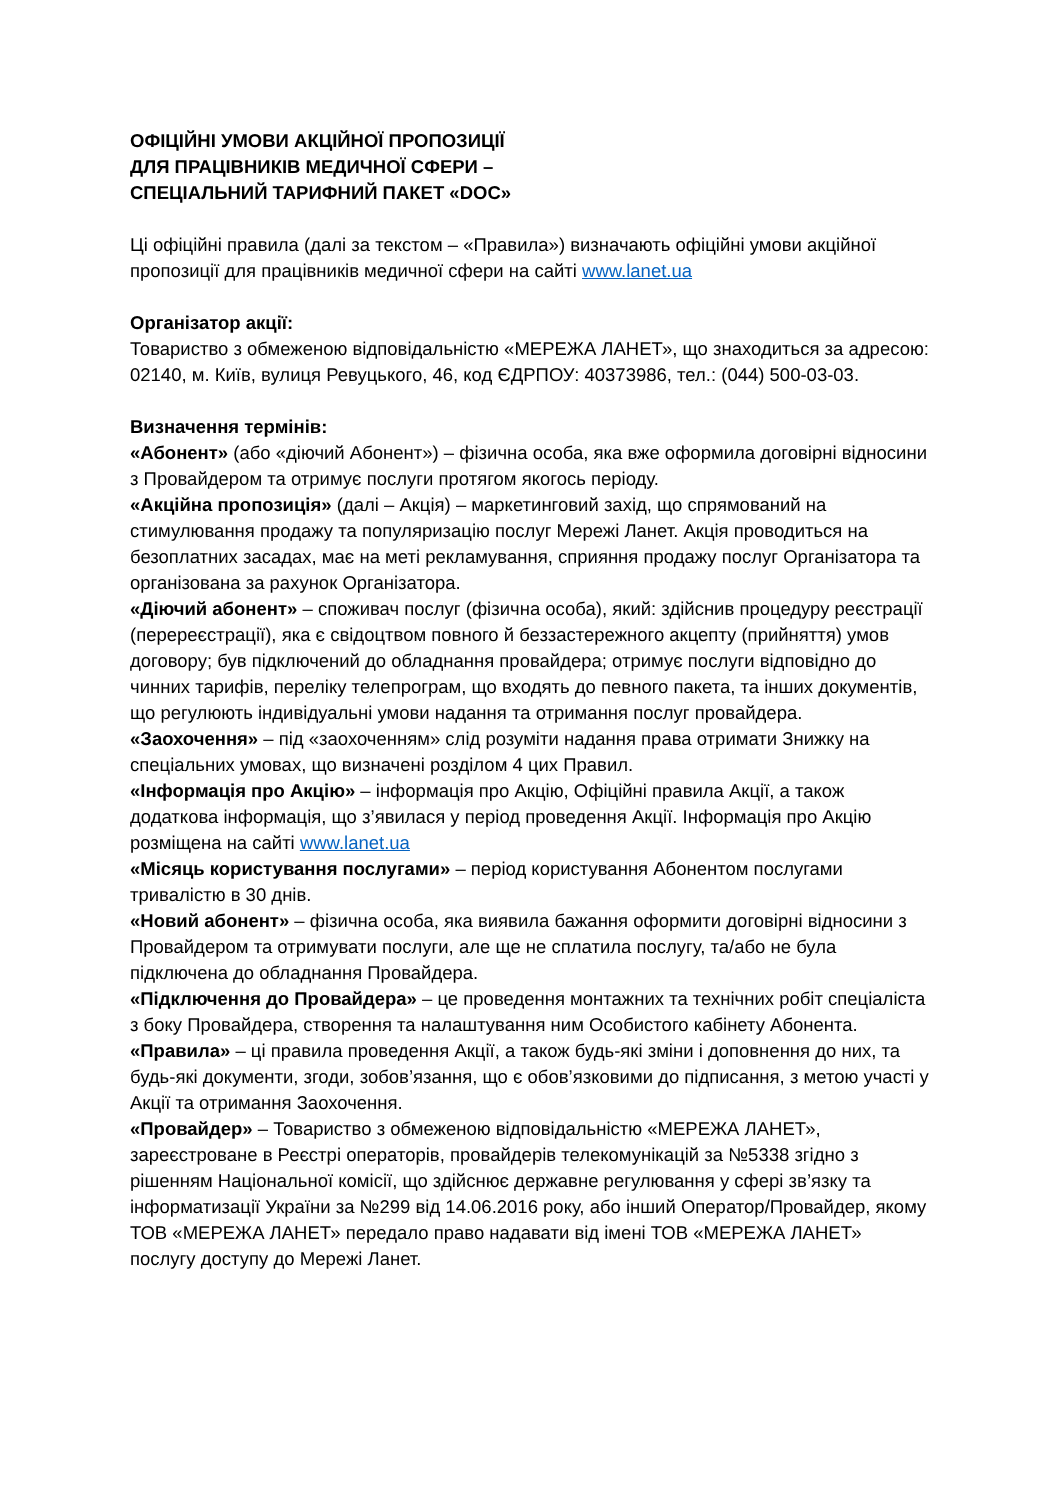ОФІЦІЙНІ УМОВИ АКЦІЙНОЇ ПРОПОЗИЦІЇ
ДЛЯ ПРАЦІВНИКІВ МЕДИЧНОЇ СФЕРИ –
СПЕЦІАЛЬНИЙ ТАРИФНИЙ ПАКЕТ «DOC»
Ці офіційні правила (далі за текстом – «Правила») визначають офіційні умови акційної пропозиції для працівників медичної сфери на сайті www.lanet.ua
Організатор акції:
Товариство з обмеженою відповідальністю «МЕРЕЖА ЛАНЕТ», що знаходиться за адресою: 02140, м. Київ, вулиця Ревуцького, 46, код ЄДРПОУ: 40373986, тел.: (044) 500-03-03.
Визначення термінів:
«Абонент» (або «діючий Абонент») – фізична особа, яка вже оформила договірні відносини з Провайдером та отримує послуги протягом якогось періоду.
«Акційна пропозиція» (далі – Акція) – маркетинговий захід, що спрямований на стимулювання продажу та популяризацію послуг Мережі Ланет. Акція проводиться на безоплатних засадах, має на меті рекламування, сприяння продажу послуг Організатора та організована за рахунок Організатора.
«Діючий абонент» – споживач послуг (фізична особа), який: здійснив процедуру реєстрації (перереєстрації), яка є свідоцтвом повного й беззастережного акцепту (прийняття) умов договору; був підключений до обладнання провайдера; отримує послуги відповідно до чинних тарифів, переліку телепрограм, що входять до певного пакета, та інших документів, що регулюють індивідуальні умови надання та отримання послуг провайдера.
«Заохочення» – під «заохоченням» слід розуміти надання права отримати Знижку на спеціальних умовах, що визначені розділом 4 цих Правил.
«Інформація про Акцію» – інформація про Акцію, Офіційні правила Акції, а також додаткова інформація, що з’явилася у період проведення Акції. Інформація про Акцію розміщена на сайті www.lanet.ua
«Місяць користування послугами» – період користування Абонентом послугами тривалістю в 30 днів.
«Новий абонент» – фізична особа, яка виявила бажання оформити договірні відносини з Провайдером та отримувати послуги, але ще не сплатила послугу, та/або не була підключена до обладнання Провайдера.
«Підключення до Провайдера» – це проведення монтажних та технічних робіт спеціаліста з боку Провайдера, створення та налаштування ним Особистого кабінету Абонента.
«Правила» – ці правила проведення Акції, а також будь-які зміни і доповнення до них, та будь-які документи, згоди, зобов’язання, що є обов’язковими до підписання, з метою участі у Акції та отримання Заохочення.
«Провайдер» – Товариство з обмеженою відповідальністю «МЕРЕЖА ЛАНЕТ», зареєстроване в Реєстрі операторів, провайдерів телекомунікацій за №5338 згідно з рішенням Національної комісії, що здійснює державне регулювання у сфері зв’язку та інформатизації України за №299 від 14.06.2016 року, або інший Оператор/Провайдер, якому ТОВ «МЕРЕЖА ЛАНЕТ» передало право надавати від імені ТОВ «МЕРЕЖА ЛАНЕТ» послугу доступу до Мережі Ланет.